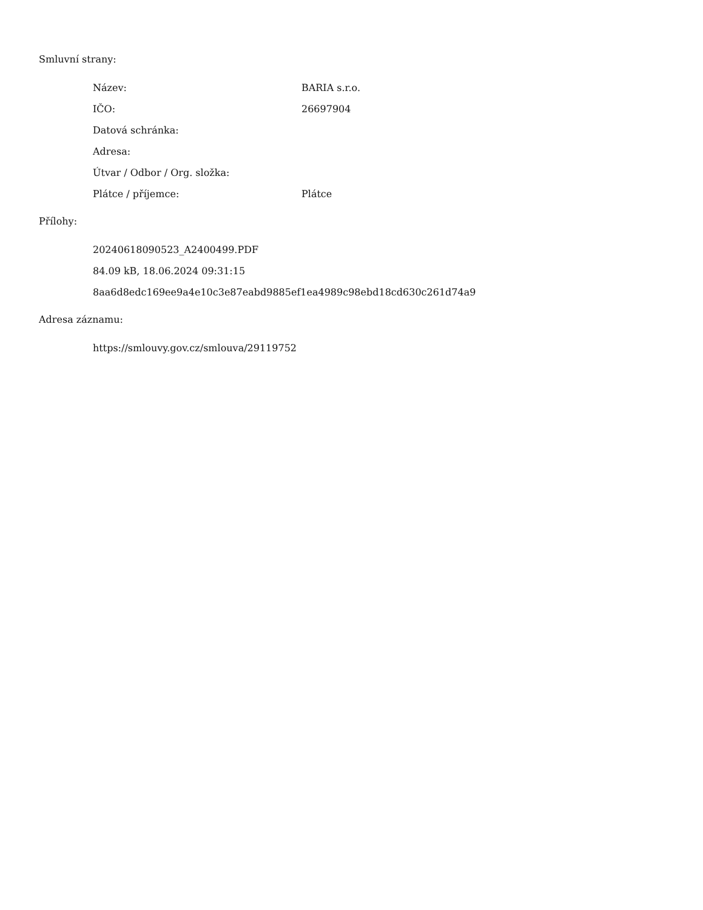Smluvní strany:
| Název: | BARIA s.r.o. |
| IČO: | 26697904 |
| Datová schránka: | |
| Adresa: | |
| Útvar / Odbor / Org. složka: | |
| Plátce / příjemce: | Plátce |
Přílohy:
20240618090523_A2400499.PDF
84.09 kB, 18.06.2024 09:31:15
8aa6d8edc169ee9a4e10c3e87eabd9885ef1ea4989c98ebd18cd630c261d74a9
Adresa záznamu:
https://smlouvy.gov.cz/smlouva/29119752